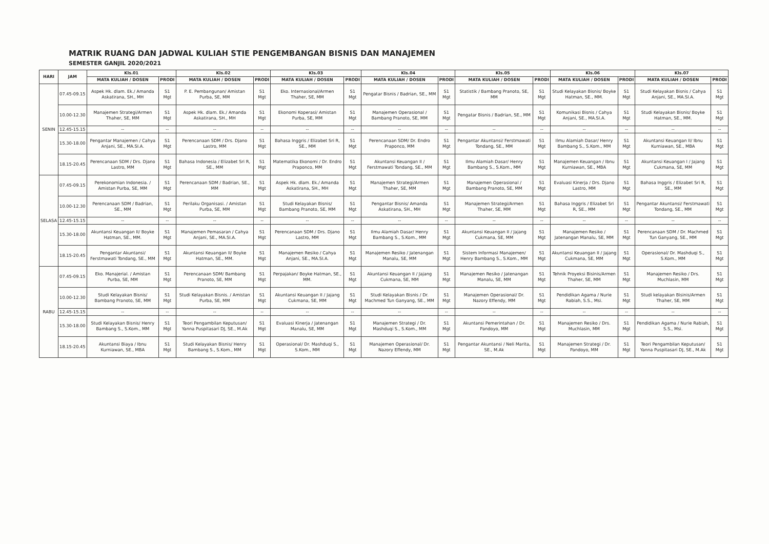MATRIK RUANG DAN JADWAL KULIAH STIE PENGEMBANGAN BISNIS DAN MANAJEMEN
SEMESTER GANJIL 2020/2021
| HARI | JAM | Kls.01 | | Kls.02 | | Kls.03 | | Kls.04 | | Kls.05 | | Kls.06 | | Kls.07 | |
| --- | --- | --- | --- | --- | --- | --- | --- | --- | --- | --- | --- | --- | --- | --- | --- |
| | | MATA KULIAH / DOSEN | PRODI | MATA KULIAH / DOSEN | PRODI | MATA KULIAH / DOSEN | PRODI | MATA KULIAH / DOSEN | PRODI | MATA KULIAH / DOSEN | PRODI | MATA KULIAH / DOSEN | PRODI | MATA KULIAH / DOSEN | PRODI |
| SENIN | 07.45-09.15 | Aspek Hk. dlam. Ek./ Amanda Askatirana, SH., MH | S1 Mgt | P. E. Pembangunan/ Amistan Purba, SE, MM | S1 Mgt | Eko. Internasional/Armen Thaher, SE, MM | S1 Mgt | Pengatar Bisnis / Badrian, SE., MM | S1 Mgt | Statistik / Bambang Pranoto, SE, MM | S1 Mgt | Studi Kelayakan Bisnis/ Boyke Hatman, SE., MM. | S1 Mgt | Studi Kelayakan Bisnis / Cahya Anjani, SE., MA.SI.A. | S1 Mgt |
| | 10.00-12.30 | Manajemen Strategi/Armen Thaher, SE, MM | S1 Mgt | Aspek Hk. dlam. Ek./ Amanda Askatirana, SH., MH | S1 Mgt | Ekonomi Koperasi/ Amistan Purba, SE, MM | S1 Mgt | Manajemen Operasional / Bambang Pranoto, SE, MM | S1 Mgt | Pengatar Bisnis / Badrian, SE., MM | S1 Mgt | Komunikasi Bisnis / Cahya Anjani, SE., MA.SI.A. | S1 Mgt | Studi Kelayakan Bisnis/ Boyke Hatman, SE., MM. | S1 Mgt |
| | 12.45-15.15 | -- | -- | -- | -- | -- | -- | -- | -- | -- | -- | -- | -- | -- | -- |
| | 15.30-18.00 | Pengantar Manajemen / Cahya Anjani, SE., MA.SI.A. | S1 Mgt | Perencanaan SDM / Drs. Djano Lastro, MM | S1 Mgt | Bahasa Inggris / Elizabet Sri R, SE., MM | S1 Mgt | Perencanaan SDM/ Dr. Endro Praponco, MM | S1 Mgt | Pengantar Akuntansi/ Ferstmawati Tondang, SE., MM | S1 Mgt | Ilmu Alamiah Dasar/ Henry Bambang S., S.Kom., MM | S1 Mgt | Akuntansi Keuangan II/ Ibnu Kurniawan, SE., MBA | S1 Mgt |
| | 18.15-20.45 | Perencanaan SDM / Drs. Djano Lastro, MM | S1 Mgt | Bahasa Indonesia / Elizabet Sri R, SE., MM | S1 Mgt | Matematika Ekonomi / Dr. Endro Praponco, MM | S1 Mgt | Akuntansi Keuangan II / Ferstmawati Tondang, SE., MM | S1 Mgt | Ilmu Alamiah Dasar/ Henry Bambang S., S.Kom., MM | S1 Mgt | Manajemen Keuangan / Ibnu Kurniawan, SE., MBA | S1 Mgt | Akuntansi Keuangan I / Jajang Cukmana, SE, MM | S1 Mgt |
| SELASA | 07.45-09.15 | Perekonomian Indonesia. / Amistan Purba, SE, MM | S1 Mgt | Perencanaan SDM / Badrian, SE., MM | S1 Mgt | Aspek Hk. dlam. Ek./ Amanda Askatirana, SH., MH | S1 Mgt | Manajemen Strategi/Armen Thaher, SE, MM | S1 Mgt | Manajemen Operasional / Bambang Pranoto, SE, MM | S1 Mgt | Evaluasi Kinerja / Drs. Djano Lastro, MM | S1 Mgt | Bahasa Inggris / Elizabet Sri R, SE., MM | S1 Mgt |
| | 10.00-12.30 | Perencanaan SDM / Badrian, SE., MM | S1 Mgt | Perilaku Organisasi. / Amistan Purba, SE, MM | S1 Mgt | Studi Kelayakan Bisnis/ Bambang Pranoto, SE, MM | S1 Mgt | Pengantar Bisnis/ Amanda Askatirana, SH., MH | S1 Mgt | Manajemen Strategi/Armen Thaher, SE, MM | S1 Mgt | Bahasa Inggris / Elizabet Sri R, SE., MM | S1 Mgt | Pengantar Akuntansi/ Ferstmawati Tondang, SE., MM | S1 Mgt |
| | 12.45-15.15 | -- | -- | -- | -- | -- | -- | -- | -- | -- | -- | -- | -- | -- | -- |
| | 15.30-18.00 | Akuntansi Keuangan II/ Boyke Hatman, SE., MM. | S1 Mgt | Manajemen Pemasaran / Cahya Anjani, SE., MA.SI.A. | S1 Mgt | Perencanaan SDM / Drs. Djano Lastro, MM | S1 Mgt | Ilmu Alamiah Dasar/ Henry Bambang S., S.Kom., MM | S1 Mgt | Akuntansi Keuangan II / Jajang Cukmana, SE, MM | S1 Mgt | Manajemen Resiko / Jatenangan Manalu, SE, MM | S1 Mgt | Perencanaan SDM / Dr. Machmed Tun Ganyang, SE., MM | S1 Mgt |
| | 18.15-20.45 | Pengantar Akuntansi/ Ferstmawati Tondang, SE., MM | S1 Mgt | Akuntansi Keuangan II/ Boyke Hatman, SE., MM. | S1 Mgt | Manajemen Resiko / Cahya Anjani, SE., MA.SI.A. | S1 Mgt | Manajemen Resiko / Jatenangan Manalu, SE, MM | S1 Mgt | Sistem Informasi Manajemen/ Henry Bambang S., S.Kom., MM | S1 Mgt | Akuntansi Keuangan II / Jajang Cukmana, SE, MM | S1 Mgt | Operasional/ Dr. Mashduqi S., S.Kom., MM | S1 Mgt |
| RABU | 07.45-09.15 | Eko. Manajerial. / Amistan Purba, SE, MM | S1 Mgt | Perencanaan SDM/ Bambang Pranoto, SE, MM | S1 Mgt | Perpajakan/ Boyke Hatman, SE., MM. | S1 Mgt | Akuntansi Keuangan II / Jajang Cukmana, SE, MM | S1 Mgt | Manajemen Resiko / Jatenangan Manalu, SE, MM | S1 Mgt | Tehnik Proyeksi Bisinis/Armen Thaher, SE, MM | S1 Mgt | Manajemen Resiko / Drs. Muchlasin, MM | S1 Mgt |
| | 10.00-12.30 | Studi Kelayakan Bisnis/ Bambang Pranoto, SE, MM | S1 Mgt | Studi Kelayakan Bisnis. / Amistan Purba, SE, MM | S1 Mgt | Akuntansi Keuangan II / Jajang Cukmana, SE, MM | S1 Mgt | Studi Kelayakan Bisnis / Dr. Machmed Tun Ganyang, SE., MM | S1 Mgt | Manajemen Operasional/ Dr. Nazory Effendy, MM | S1 Mgt | Pendidikan Agama / Nurie Rabiah, S.S., Msi. | S1 Mgt | Studi kelayakan Bisinis/Armen Thaher, SE, MM | S1 Mgt |
| | 12.45-15.15 | -- | -- | -- | -- | -- | -- | -- | -- | -- | -- | -- | -- | -- | -- |
| | 15.30-18.00 | Studi Kelayakan Bisnis/ Henry Bambang S., S.Kom., MM | S1 Mgt | Teori Pengambilan Keputusan/ Yanna Puspitasari DJ, SE., M.Ak | S1 Mgt | Evaluasi Kinerja / Jatenangan Manalu, SE, MM | S1 Mgt | Manajemen Strategi / Dr. Mashduqi S., S.Kom., MM | S1 Mgt | Akuntansi Pemerintahan / Dr. Pandoyo, MM | S1 Mgt | Manajemen Resiko / Drs. Muchlasin, MM | S1 Mgt | Pendidikan Agama / Nurie Rabiah, S.S., Msi. | S1 Mgt |
| | 18.15-20.45 | Akuntansi Biaya / Ibnu Kurniawan, SE., MBA | S1 Mgt | Studi Kelayakan Bisnis/ Henry Bambang S., S.Kom., MM | S1 Mgt | Operasional/ Dr. Mashduqi S., S.Kom., MM | S1 Mgt | Manajemen Operasional/ Dr. Nazory Effendy, MM | S1 Mgt | Pengantar Akuntansi / Neli Marita, SE., M.Ak | S1 Mgt | Manajemen Strategi / Dr. Pandoyo, MM | S1 Mgt | Teori Pengambilan Keputusan/ Yanna Puspitasari DJ, SE., M.Ak | S1 Mgt |